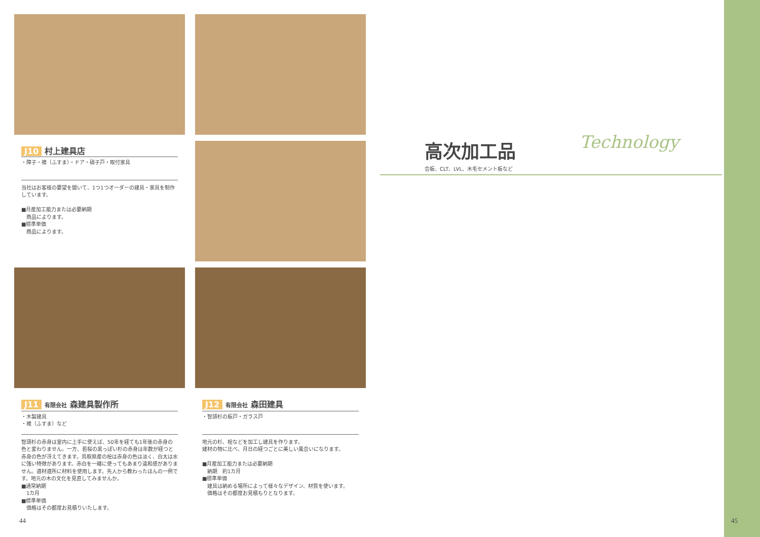J10 村上建具店
・障子・襖（ふすま）・ドア・硝子戸・取付家具
当社はお客様の要望を聞いて、1つ1つオーダーの建具・家具を制作しています。
■月産加工能力または必要納期
　商品によります。
■標準単価
　商品によります。
J11 有限会社 森建具製作所
・木製建具
・襖（ふすま）など
智頭杉の赤身は室内に上手に使えば、50年を経ても1年後の赤身の色と変わりません。一方、若桜の黒っぽい杉の赤身は年数が経つと赤身の色が冴えてきます。鳥取県産の桧は赤身の色は淡く、白太は水に強い特徴があります。赤白を一緒に使ってもあまり違和感がありません。適材適所に材料を使用します。先人から教わったほんの一例です。地元の木の文化を見直してみませんか。
■通常納期
　1カ月
■標準単価
　価格はその都度お見積りいたします。
J12 有限会社 森田建具
・智頭杉の板戸・ガラス戸
地元の杉、桧などを加工し建具を作ります。
建材の物に比べ、月日の経つごとに美しい風合いになります。
■月産加工能力または必要納期
　納期　約1カ月
■標準単価
　建具は納める場所によって様々なデザイン、材質を使います。
　価格はその都度お見積もりとなります。
高次加工品
合板、CLT、LVL、木毛セメント板など
Technology
44 45